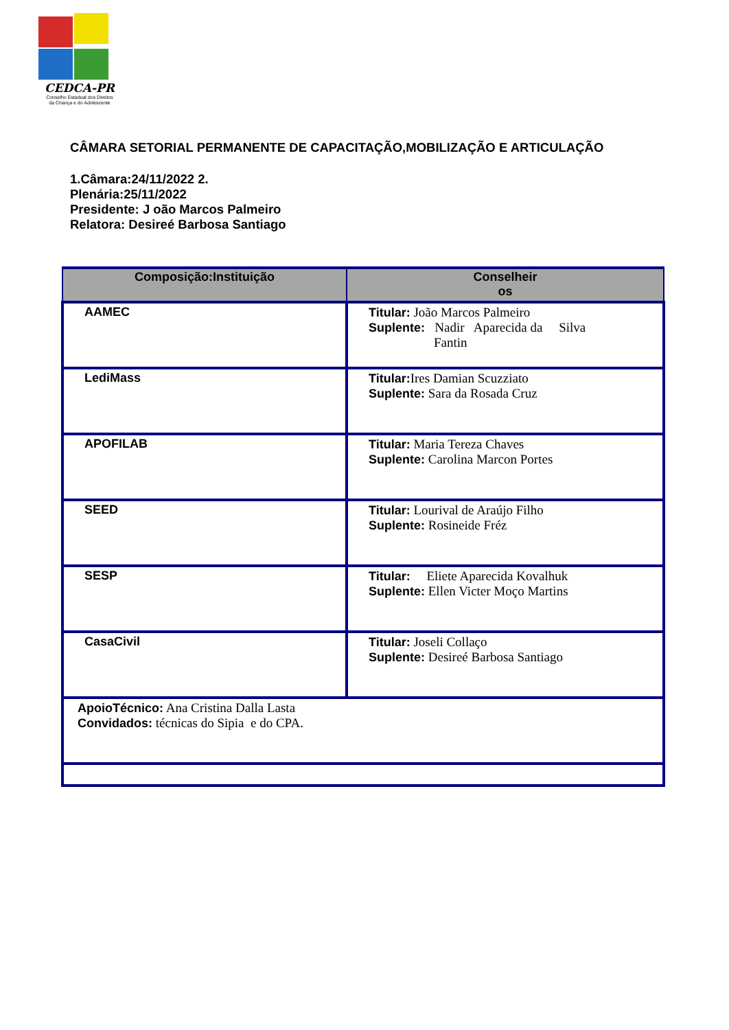CEDCA-PR
Conselho Estadual dos Direitos
da Criança e do Adolescente
CÂMARA SETORIAL PERMANENTE DE CAPACITAÇÃO,MOBILIZAÇÃO E ARTICULAÇÃO
1.Câmara:24/11/2022 2.
Plenária:25/11/2022
Presidente: J oão Marcos Palmeiro
Relatora: Desireé Barbosa Santiago
| Composição:Instituição | Conselheir os |
| --- | --- |
| AAMEC | Titular: João Marcos Palmeiro Suplente: Nadir Aparecida da Silva Fantin |
| LediMass | Titular: Ires Damian Scuzziato Suplente: Sara da Rosada Cruz |
| APOFILAB | Titular: Maria Tereza Chaves Suplente: Carolina Marcon Portes |
| SEED | Titular: Lourival de Araújo Filho Suplente: Rosineide Fréz |
| SESP | Titular: Eliete Aparecida Kovalhuk Suplente: Ellen Victer Moço Martins |
| CasaCivil | Titular: Joseli Collaço Suplente: Desireé Barbosa Santiago |
| ApoioTécnico: Ana Cristina Dalla Lasta Convidados: técnicas do Sipia e do CPA. | |